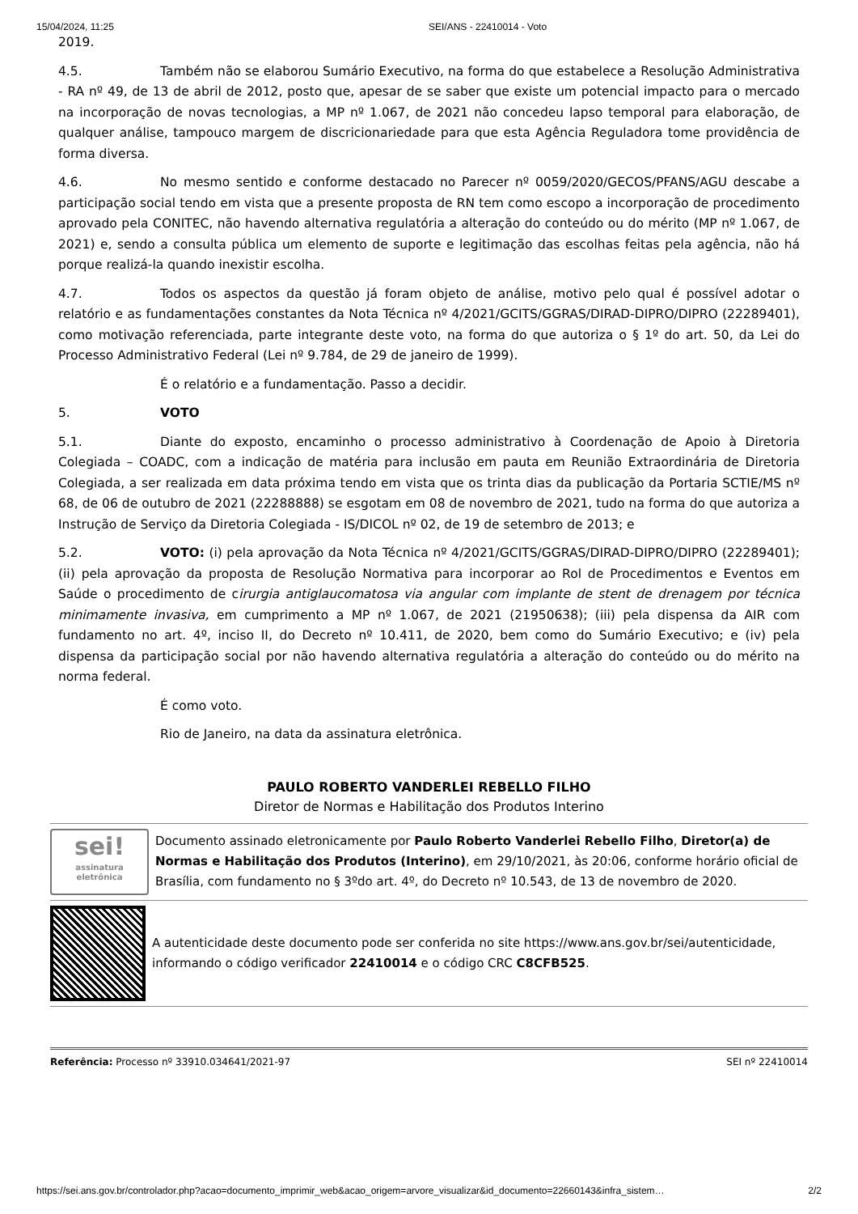15/04/2024, 11:25 SEI/ANS - 22410014 - Voto
2019.
4.5. Também não se elaborou Sumário Executivo, na forma do que estabelece a Resolução Administrativa - RA nº 49, de 13 de abril de 2012, posto que, apesar de se saber que existe um potencial impacto para o mercado na incorporação de novas tecnologias, a MP nº 1.067, de 2021 não concedeu lapso temporal para elaboração, de qualquer análise, tampouco margem de discricionariedade para que esta Agência Reguladora tome providência de forma diversa.
4.6. No mesmo sentido e conforme destacado no Parecer nº 0059/2020/GECOS/PFANS/AGU descabe a participação social tendo em vista que a presente proposta de RN tem como escopo a incorporação de procedimento aprovado pela CONITEC, não havendo alternativa regulatória a alteração do conteúdo ou do mérito (MP nº 1.067, de 2021) e, sendo a consulta pública um elemento de suporte e legitimação das escolhas feitas pela agência, não há porque realizá-la quando inexistir escolha.
4.7. Todos os aspectos da questão já foram objeto de análise, motivo pelo qual é possível adotar o relatório e as fundamentações constantes da Nota Técnica nº 4/2021/GCITS/GGRAS/DIRAD-DIPRO/DIPRO (22289401), como motivação referenciada, parte integrante deste voto, na forma do que autoriza o § 1º do art. 50, da Lei do Processo Administrativo Federal (Lei nº 9.784, de 29 de janeiro de 1999).
É o relatório e a fundamentação. Passo a decidir.
5. VOTO
5.1. Diante do exposto, encaminho o processo administrativo à Coordenação de Apoio à Diretoria Colegiada – COADC, com a indicação de matéria para inclusão em pauta em Reunião Extraordinária de Diretoria Colegiada, a ser realizada em data próxima tendo em vista que os trinta dias da publicação da Portaria SCTIE/MS nº 68, de 06 de outubro de 2021 (22288888) se esgotam em 08 de novembro de 2021, tudo na forma do que autoriza a Instrução de Serviço da Diretoria Colegiada - IS/DICOL nº 02, de 19 de setembro de 2013; e
5.2. VOTO: (i) pela aprovação da Nota Técnica nº 4/2021/GCITS/GGRAS/DIRAD-DIPRO/DIPRO (22289401); (ii) pela aprovação da proposta de Resolução Normativa para incorporar ao Rol de Procedimentos e Eventos em Saúde o procedimento de cirurgia antiglaucomatosa via angular com implante de stent de drenagem por técnica minimamente invasiva, em cumprimento a MP nº 1.067, de 2021 (21950638); (iii) pela dispensa da AIR com fundamento no art. 4º, inciso II, do Decreto nº 10.411, de 2020, bem como do Sumário Executivo; e (iv) pela dispensa da participação social por não havendo alternativa regulatória a alteração do conteúdo ou do mérito na norma federal.
É como voto.
Rio de Janeiro, na data da assinatura eletrônica.
PAULO ROBERTO VANDERLEI REBELLO FILHO
Diretor de Normas e Habilitação dos Produtos Interino
sei!
assinatura
eletrônica
Documento assinado eletronicamente por Paulo Roberto Vanderlei Rebello Filho, Diretor(a) de Normas e Habilitação dos Produtos (Interino), em 29/10/2021, às 20:06, conforme horário oficial de Brasília, com fundamento no § 3ºdo art. 4º, do Decreto nº 10.543, de 13 de novembro de 2020.
A autenticidade deste documento pode ser conferida no site https://www.ans.gov.br/sei/autenticidade, informando o código verificador 22410014 e o código CRC C8CFB525.
Referência: Processo nº 33910.034641/2021-97 SEI nº 22410014
https://sei.ans.gov.br/controlador.php?acao=documento_imprimir_web&acao_origem=arvore_visualizar&id_documento=22660143&infra_sistem… 2/2